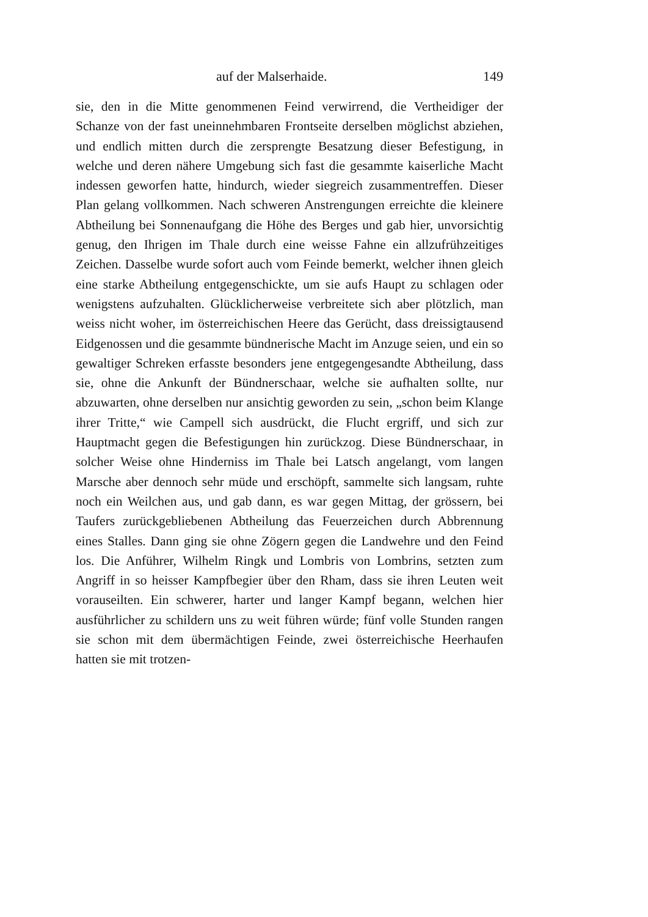auf der Malserhaide. 149
sie, den in die Mitte genommenen Feind verwirrend, die Vertheidiger der Schanze von der fast uneinnehmbaren Frontseite derselben möglichst abziehen, und endlich mitten durch die zersprengte Besatzung dieser Befestigung, in welche und deren nähere Umgebung sich fast die gesammte kaiserliche Macht indessen geworfen hatte, hindurch, wieder siegreich zusammentreffen. Dieser Plan gelang vollkommen. Nach schweren Anstrengungen erreichte die kleinere Abtheilung bei Sonnenaufgang die Höhe des Berges und gab hier, unvorsichtig genug, den Ihrigen im Thale durch eine weisse Fahne ein allzufrühzeitiges Zeichen. Dasselbe wurde sofort auch vom Feinde bemerkt, welcher ihnen gleich eine starke Abtheilung entgegenschickte, um sie aufs Haupt zu schlagen oder wenigstens aufzuhalten. Glücklicherweise verbreitete sich aber plötzlich, man weiss nicht woher, im österreichischen Heere das Gerücht, dass dreissigtausend Eidgenossen und die gesammte bündnerische Macht im Anzuge seien, und ein so gewaltiger Schreken erfasste besonders jene entgegengesandte Abtheilung, dass sie, ohne die Ankunft der Bündnerschaar, welche sie aufhalten sollte, nur abzuwarten, ohne derselben nur ansichtig geworden zu sein, „schon beim Klange ihrer Tritte,“ wie Campell sich ausdrückt, die Flucht ergriff, und sich zur Hauptmacht gegen die Befestigungen hin zurückzog. Diese Bündnerschaar, in solcher Weise ohne Hinderniss im Thale bei Latsch angelangt, vom langen Marsche aber dennoch sehr müde und erschöpft, sammelte sich langsam, ruhte noch ein Weilchen aus, und gab dann, es war gegen Mittag, der grössern, bei Taufers zurückgebliebenen Abtheilung das Feuerzeichen durch Abbrennung eines Stalles. Dann ging sie ohne Zögern gegen die Landwehre und den Feind los. Die Anführer, Wilhelm Ringk und Lombris von Lombrins, setzten zum Angriff in so heisser Kampfbegier über den Rham, dass sie ihren Leuten weit vorauseilten. Ein schwerer, harter und langer Kampf begann, welchen hier ausführlicher zu schildern uns zu weit führen würde; fünf volle Stunden rangen sie schon mit dem übermächtigen Feinde, zwei österreichische Heerhaufen hatten sie mit trotzen-